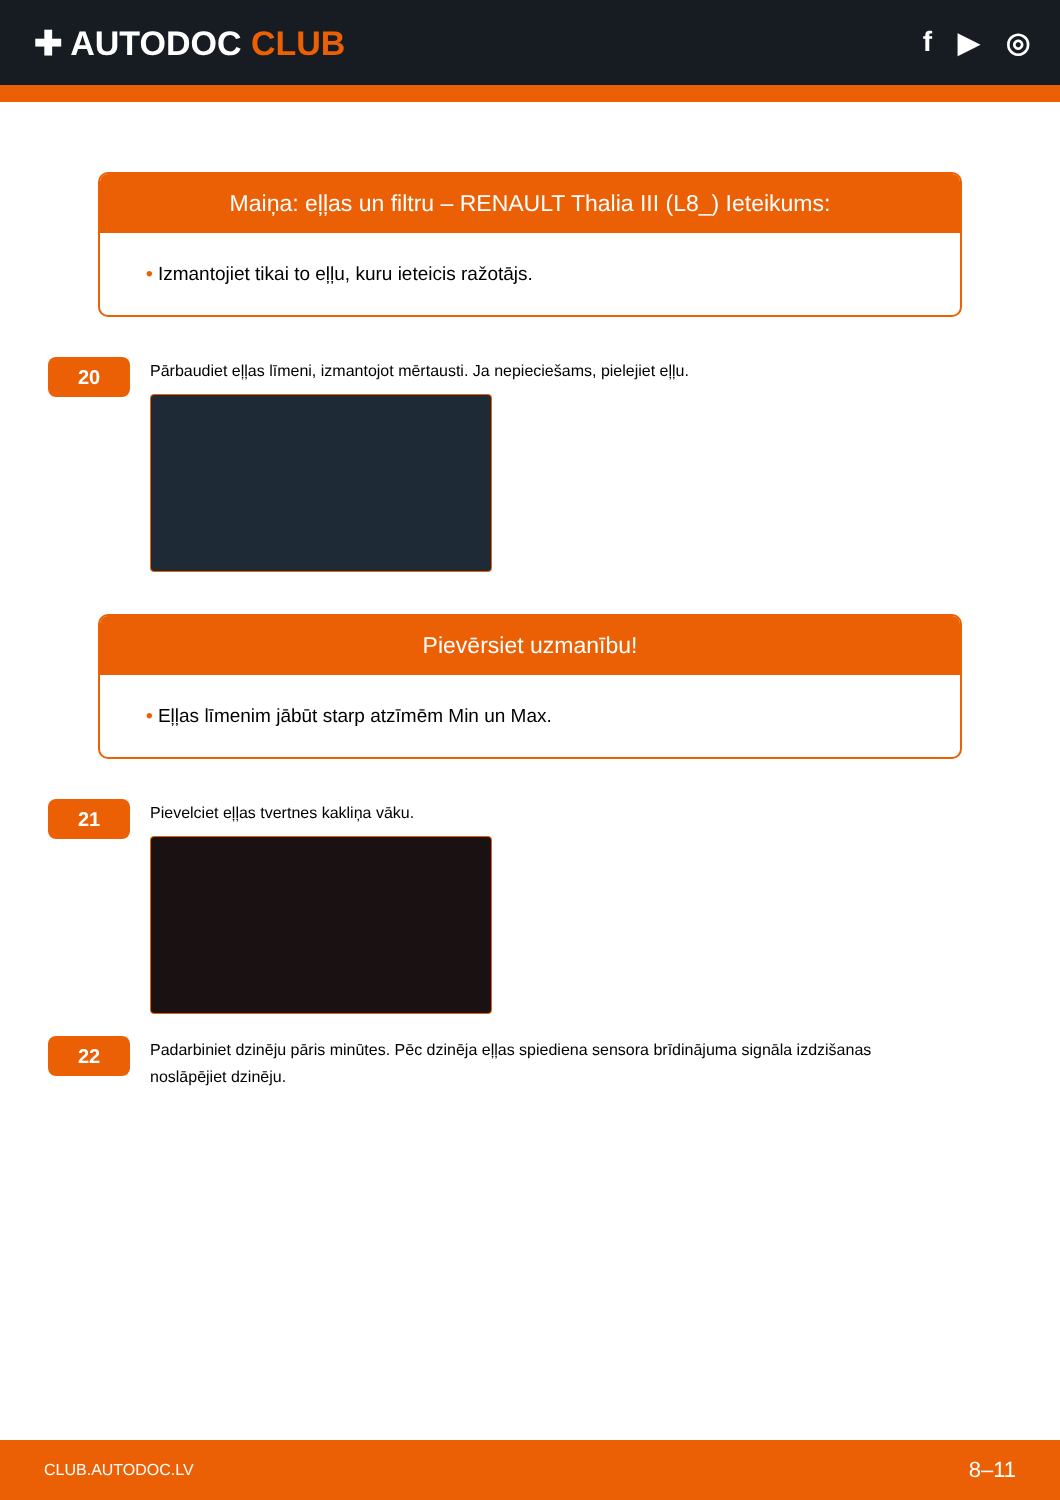✚ AUTODOC CLUB
f ▶ ◎
Maiņa: eļļas un filtru – RENAULT Thalia III (L8_) Ieteikums:
• Izmantojiet tikai to eļļu, kuru ieteicis ražotājs.
20
Pārbaudiet eļļas līmeni, izmantojot mērtausti. Ja nepieciešams, pielejiet eļļu.
Pievērsiet uzmanību!
• Eļļas līmenim jābūt starp atzīmēm Min un Max.
21
Pievelciet eļļas tvertnes kakliņa vāku.
22
Padarbiniet dzinēju pāris minūtes. Pēc dzinēja eļļas spiediena sensora brīdinājuma signāla izdzišanas noslāpējiet dzinēju.
CLUB.AUTODOC.LV 8–11